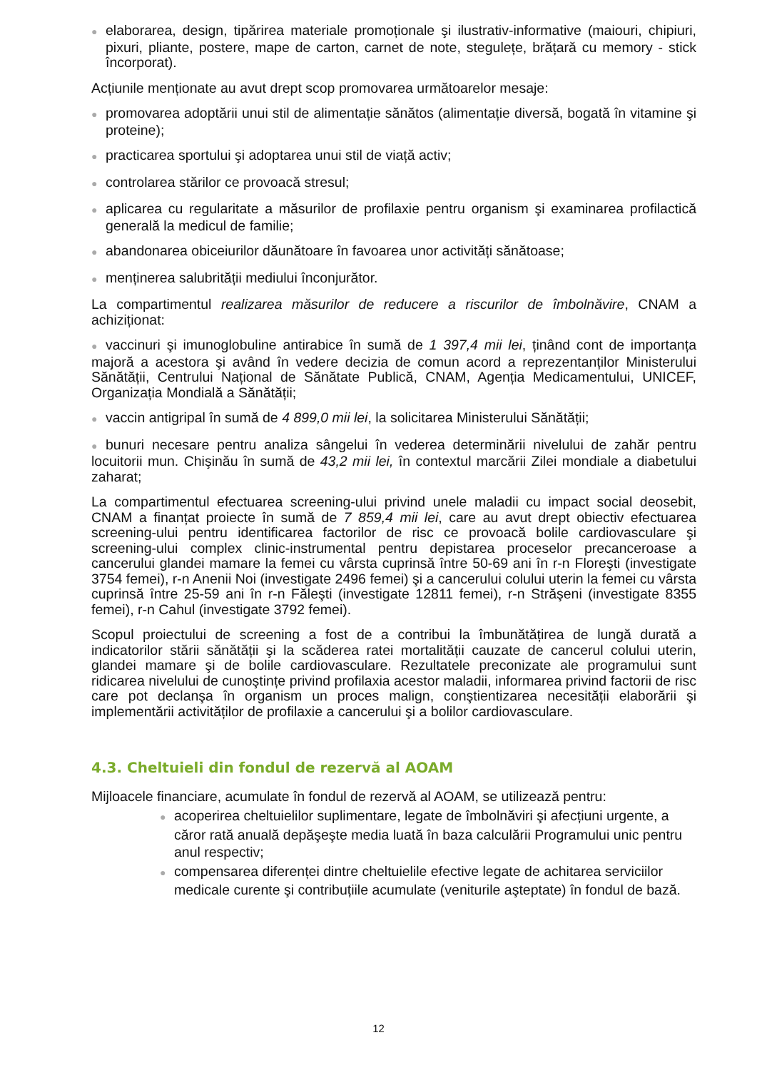● elaborarea, design, tipărirea materiale promoționale şi ilustrativ-informative (maiouri, chipiuri, pixuri, pliante, postere, mape de carton, carnet de note, stegulețe, brățară cu memory - stick încorporat).
Acțiunile menționate au avut drept scop promovarea următoarelor mesaje:
● promovarea adoptării unui stil de alimentație sănătos (alimentație diversă, bogată în vitamine şi proteine);
● practicarea sportului şi adoptarea unui stil de viață activ;
● controlarea stărilor ce provoacă stresul;
● aplicarea cu regularitate a măsurilor de profilaxie pentru organism şi examinarea profilactică generală la medicul de familie;
● abandonarea obiceiurilor dăunătoare în favoarea unor activități sănătoase;
● menținerea salubrității mediului înconjurător.
La compartimentul realizarea măsurilor de reducere a riscurilor de îmbolnăvire, CNAM a achiziționat:
● vaccinuri şi imunoglobuline antirabice în sumă de 1 397,4 mii lei, ținând cont de importanța majoră a acestora şi având în vedere decizia de comun acord a reprezentanților Ministerului Sănătății, Centrului Național de Sănătate Publică, CNAM, Agenția Medicamentului, UNICEF, Organizația Mondială a Sănătății;
● vaccin antigripal în sumă de 4 899,0 mii lei, la solicitarea Ministerului Sănătății;
● bunuri necesare pentru analiza sângelui în vederea determinării nivelului de zahăr pentru locuitorii mun. Chişinău în sumă de 43,2 mii lei, în contextul marcării Zilei mondiale a diabetului zaharat;
La compartimentul efectuarea screening-ului privind unele maladii cu impact social deosebit, CNAM a finanțat proiecte în sumă de 7 859,4 mii lei, care au avut drept obiectiv efectuarea screening-ului pentru identificarea factorilor de risc ce provoacă bolile cardiovasculare şi screening-ului complex clinic-instrumental pentru depistarea proceselor precanceroase a cancerului glandei mamare la femei cu vârsta cuprinsă între 50-69 ani în r-n Floreşti (investigate 3754 femei), r-n Anenii Noi (investigate 2496 femei) şi a cancerului colului uterin la femei cu vârsta cuprinsă între 25-59 ani în r-n Făleşti (investigate 12811 femei), r-n Străşeni (investigate 8355 femei), r-n Cahul (investigate 3792 femei).
Scopul proiectului de screening a fost de a contribui la îmbunătățirea de lungă durată a indicatorilor stării sănătății şi la scăderea ratei mortalității cauzate de cancerul colului uterin, glandei mamare şi de bolile cardiovasculare. Rezultatele preconizate ale programului sunt ridicarea nivelului de cunoştințe privind profilaxia acestor maladii, informarea privind factorii de risc care pot declanşa în organism un proces malign, conştientizarea necesității elaborării şi implementării activităților de profilaxie a cancerului şi a bolilor cardiovasculare.
4.3. Cheltuieli din fondul de rezervă al AOAM
Mijloacele financiare, acumulate în fondul de rezervă al AOAM, se utilizează pentru:
● acoperirea cheltuielilor suplimentare, legate de îmbolnăviri şi afecțiuni urgente, a căror rată anuală depăşeşte media luată în baza calculării Programului unic pentru anul respectiv;
● compensarea diferenței dintre cheltuielile efective legate de achitarea serviciilor medicale curente şi contribuțiile acumulate (veniturile aşteptate) în fondul de bază.
12